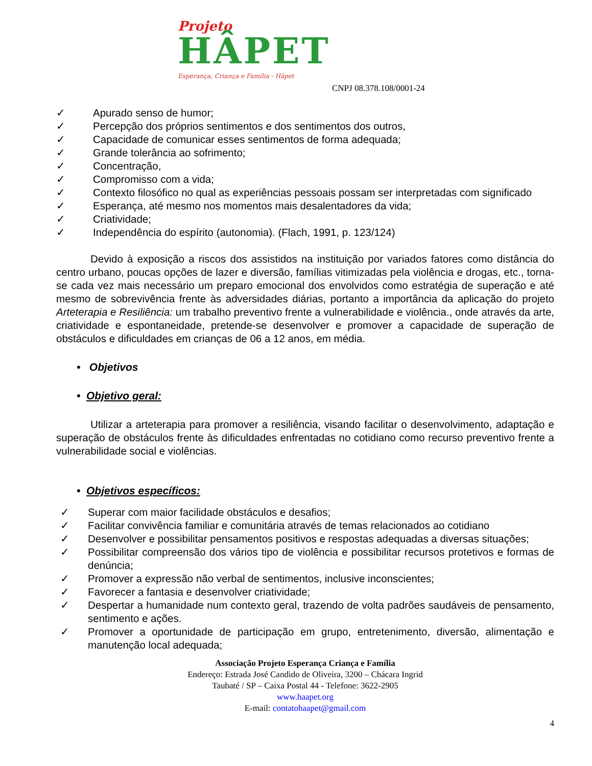Projeto
HÂPET
Esperança, Criança e Família - Hâpet
CNPJ 08.378.108/0001-24
✓ Apurado senso de humor;
✓ Percepção dos próprios sentimentos e dos sentimentos dos outros,
✓ Capacidade de comunicar esses sentimentos de forma adequada;
✓ Grande tolerância ao sofrimento;
✓ Concentração,
✓ Compromisso com a vida;
✓ Contexto filosófico no qual as experiências pessoais possam ser interpretadas com significado
✓ Esperança, até mesmo nos momentos mais desalentadores da vida;
✓ Criatividade;
✓ Independência do espírito (autonomia). (Flach, 1991, p. 123/124)
Devido à exposição a riscos dos assistidos na instituição por variados fatores como distância do centro urbano, poucas opções de lazer e diversão, famílias vitimizadas pela violência e drogas, etc., torna-se cada vez mais necessário um preparo emocional dos envolvidos como estratégia de superação e até mesmo de sobrevivência frente às adversidades diárias, portanto a importância da aplicação do projeto Arteterapia e Resiliência: um trabalho preventivo frente a vulnerabilidade e violência., onde através da arte, criatividade e espontaneidade, pretende-se desenvolver e promover a capacidade de superação de obstáculos e dificuldades em crianças de 06 a 12 anos, em média.
• Objetivos
• Objetivo geral:
Utilizar a arteterapia para promover a resiliência, visando facilitar o desenvolvimento, adaptação e superação de obstáculos frente às dificuldades enfrentadas no cotidiano como recurso preventivo frente a vulnerabilidade social e violências.
• Objetivos específicos:
✓ Superar com maior facilidade obstáculos e desafios;
✓ Facilitar convivência familiar e comunitária através de temas relacionados ao cotidiano
✓ Desenvolver e possibilitar pensamentos positivos e respostas adequadas a diversas situações;
✓ Possibilitar compreensão dos vários tipo de violência e possibilitar recursos protetivos e formas de denúncia;
✓ Promover a expressão não verbal de sentimentos, inclusive inconscientes;
✓ Favorecer a fantasia e desenvolver criatividade;
✓ Despertar a humanidade num contexto geral, trazendo de volta padrões saudáveis de pensamento, sentimento e ações.
✓ Promover a oportunidade de participação em grupo, entretenimento, diversão, alimentação e manutenção local adequada;
Associação Projeto Esperança Criança e Família
Endereço: Estrada José Candido de Oliveira, 3200 – Chácara Ingrid
Taubaté / SP – Caixa Postal 44 - Telefone: 3622-2905
www.haapet.org
E-mail: contatohaapet@gmail.com
4